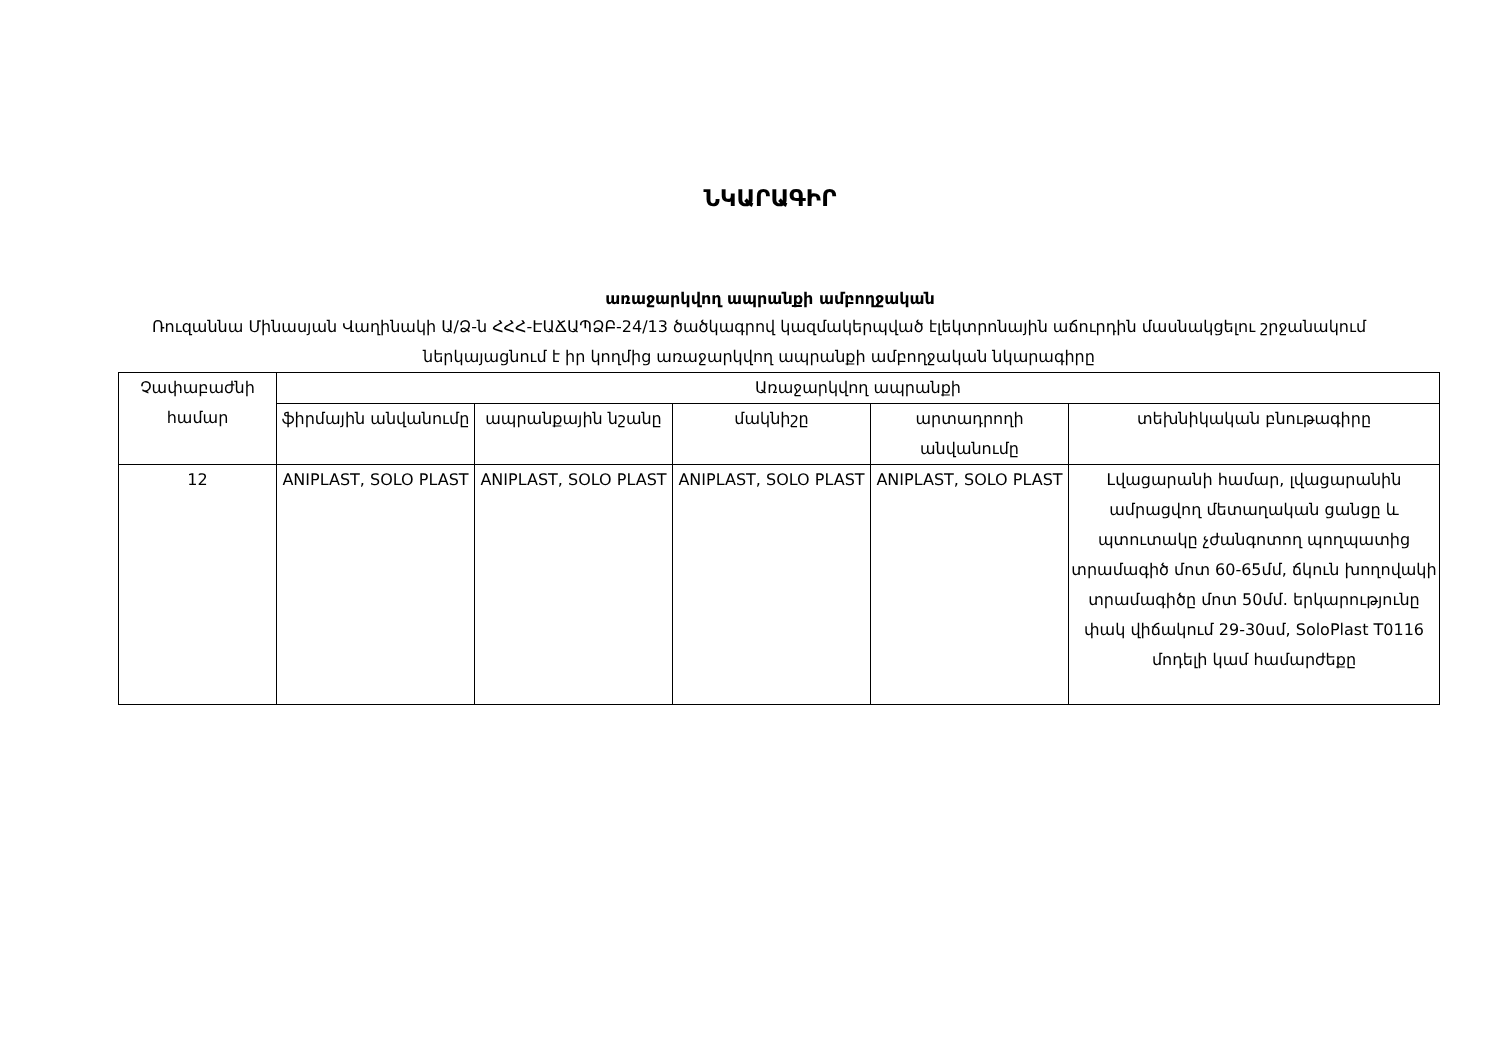ՆԿԱՐԱԳԻՐ
առաջարկվող ապրանքի ամբողջական
Ռուզաննա Մինասյան Վաղինակի Ա/Ձ-ն ՀՀՀ-ԷԱՃԱՊՁԲ-24/13 ծածկագրով կազմակերպված էլեկտրոնային աճուրդին մասնակցելու շրջանակում ներկայացնում է իր կողմից առաջարկվող ապրանքի ամբողջական նկարագիրը
| Չափաբաժնի համար | Առաջարկվող ապրանքի | | | | |
| --- | --- | --- | --- | --- | --- |
| | ֆիրմային անվանումը | ապրանքային նշանը | մակնիշը | արտադրողի անվանումը | տեխնիկական բնութագիրը |
| 12 | ANIPLAST, SOLO PLAST | ANIPLAST, SOLO PLAST | ANIPLAST, SOLO PLAST | ANIPLAST, SOLO PLAST | Լվացարանի համար, լվացարանին ամրացվող մետաղական ցանցը և պտուտակը չժանգոտող պողպատից տրամագիծ մոտ 60-65մմ, ճկուն խողովակի տրամագիծը մոտ 50մմ. երկարությունը փակ վիճակում 29-30սմ, SoloPlast T0116 մոդելի կամ համարժեքը |